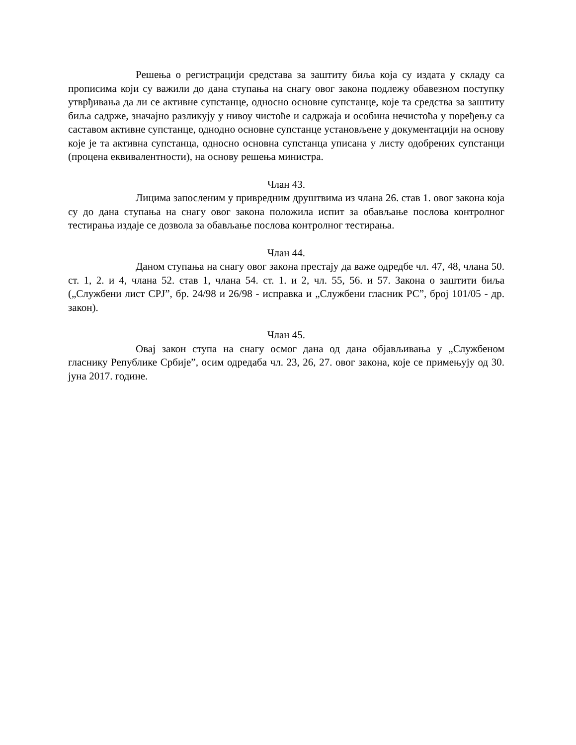Решења о регистрацији средстава за заштиту биља која су издата у складу са прописима који су важили до дана ступања на снагу овог закона подлежу обавезном поступку утврђивања да ли се активне супстанце, односно основне супстанце, које та средства за заштиту биља садрже, значајно разликују у нивоу чистоће и садржаја и особина нечистоћа у поређењу са саставом активне супстанце, однодно основне супстанце установљене у документацији на основу које је та активна супстанца, односно основна супстанца уписана у листу одобрених супстанци (процена еквивалентности), на основу решења министра.
Члан 43.
Лицима запосленим у привредним друштвима из члана 26. став 1. овог закона која су до дана ступања на снагу овог закона положила испит за обављање послова контролног тестирања издаје се дозвола за обављање послова контролног тестирања.
Члан 44.
Даном ступања на снагу овог закона престају да важе одредбе чл. 47, 48, члана 50. ст. 1, 2. и 4, члана 52. став 1, члана 54. ст. 1. и 2, чл. 55, 56. и 57. Закона о заштити биља („Службени лист СРЈ”, бр. 24/98 и 26/98 - исправка и „Службени гласник РС”, број 101/05 - др. закон).
Члан 45.
Овај закон ступа на снагу осмог дана од дана објављивања у „Службеном гласнику Републике Србије”, осим одредаба чл. 23, 26, 27. овог закона, које се примењују од 30. јуна 2017. године.